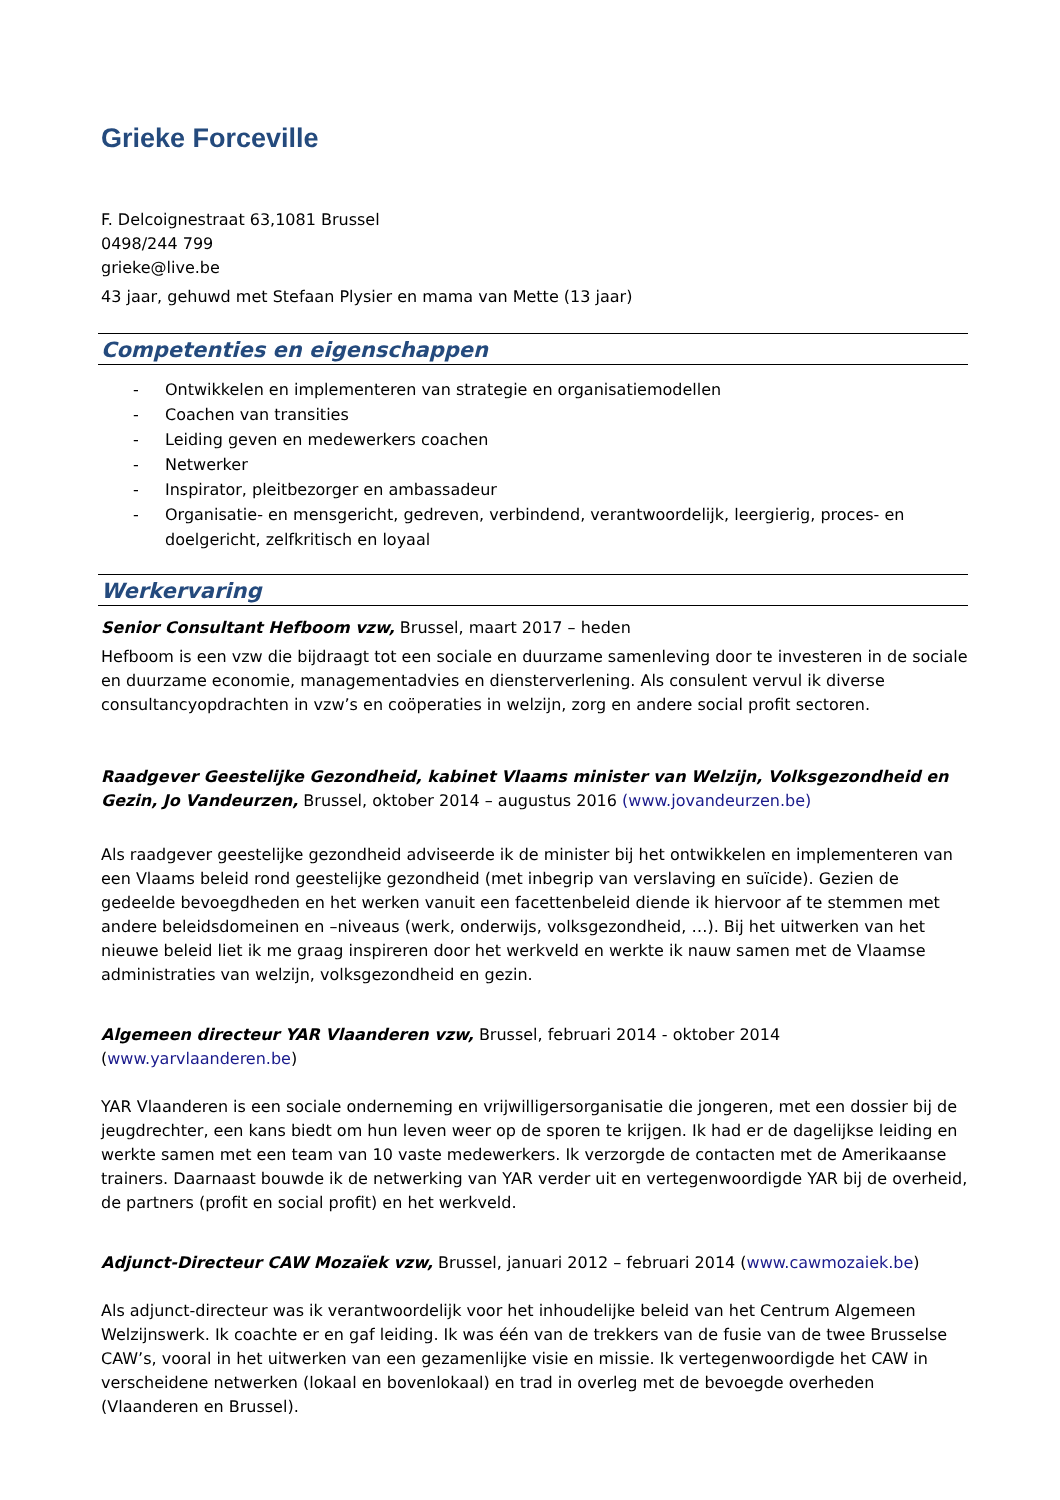Grieke Forceville
F. Delcoignestraat 63,1081 Brussel
0498/244 799
grieke@live.be
43 jaar, gehuwd met Stefaan Plysier en mama van Mette (13 jaar)
Competenties en eigenschappen
- Ontwikkelen en implementeren van strategie en organisatiemodellen
- Coachen van transities
- Leiding geven en medewerkers coachen
- Netwerker
- Inspirator, pleitbezorger en ambassadeur
- Organisatie- en mensgericht, gedreven, verbindend, verantwoordelijk, leergierig, proces- en doelgericht, zelfkritisch en loyaal
Werkervaring
Senior Consultant Hefboom vzw, Brussel, maart 2017 – heden
Hefboom is een vzw die bijdraagt tot een sociale en duurzame samenleving door te investeren in de sociale en duurzame economie, managementadvies en diensterverlening. Als consulent vervul ik diverse consultancyopdrachten in vzw’s en coöperaties in welzijn, zorg en andere social profit sectoren.
Raadgever Geestelijke Gezondheid, kabinet Vlaams minister van Welzijn, Volksgezondheid en Gezin, Jo Vandeurzen, Brussel, oktober 2014 – augustus 2016 (www.jovandeurzen.be)
Als raadgever geestelijke gezondheid adviseerde ik de minister bij het ontwikkelen en implementeren van een Vlaams beleid rond geestelijke gezondheid (met inbegrip van verslaving en suïcide). Gezien de gedeelde bevoegdheden en het werken vanuit een facettenbeleid diende ik hiervoor af te stemmen met andere beleidsdomeinen en –niveaus (werk, onderwijs, volksgezondheid, …). Bij het uitwerken van het nieuwe beleid liet ik me graag inspireren door het werkveld en werkte ik nauw samen met de Vlaamse administraties van welzijn, volksgezondheid en gezin.
Algemeen directeur YAR Vlaanderen vzw, Brussel, februari 2014 - oktober 2014 (www.yarvlaanderen.be)
YAR Vlaanderen is een sociale onderneming en vrijwilligersorganisatie die jongeren, met een dossier bij de jeugdrechter, een kans biedt om hun leven weer op de sporen te krijgen. Ik had er de dagelijkse leiding en werkte samen met een team van 10 vaste medewerkers. Ik verzorgde de contacten met de Amerikaanse trainers. Daarnaast bouwde ik de netwerking van YAR verder uit en vertegenwoordigde YAR bij de overheid, de partners (profit en social profit) en het werkveld.
Adjunct-Directeur CAW Mozaïek vzw, Brussel, januari 2012 – februari 2014 (www.cawmozaiek.be)
Als adjunct-directeur was ik verantwoordelijk voor het inhoudelijke beleid van het Centrum Algemeen Welzijnswerk. Ik coachte er en gaf leiding. Ik was één van de trekkers van de fusie van de twee Brusselse CAW’s, vooral in het uitwerken van een gezamenlijke visie en missie. Ik vertegenwoordigde het CAW in verscheidene netwerken (lokaal en bovenlokaal) en trad in overleg met de bevoegde overheden (Vlaanderen en Brussel).